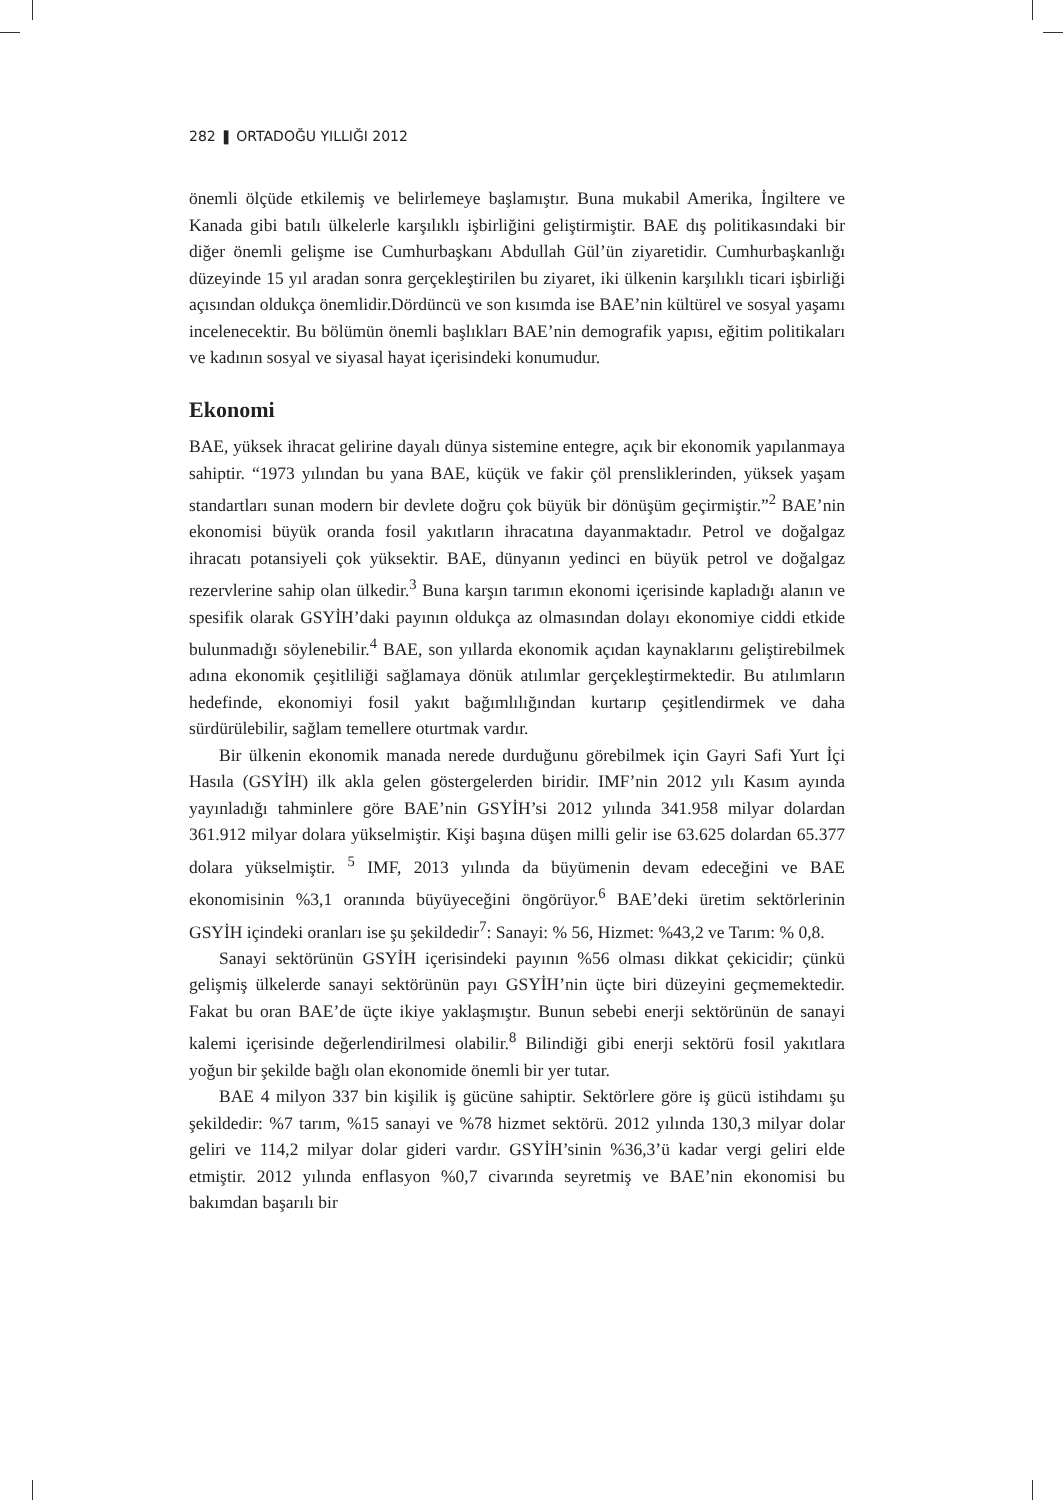282 ❚ ORTADOĞU YILLIĞI 2012
önemli ölçüde etkilemiş ve belirlemeye başlamıştır. Buna mukabil Amerika, İngiltere ve Kanada gibi batılı ülkelerle karşılıklı işbirliğini geliştirmiştir. BAE dış politikasındaki bir diğer önemli gelişme ise Cumhurbaşkanı Abdullah Gül’ün ziyaretidir. Cumhurbaşkanlığı düzeyinde 15 yıl aradan sonra gerçekleştirilen bu ziyaret, iki ülkenin karşılıklı ticari işbirliği açısından oldukça önemlidir.Dördüncü ve son kısımda ise BAE’nin kültürel ve sosyal yaşamı incelenecektir. Bu bölümün önemli başlıkları BAE’nin demografik yapısı, eğitim politikaları ve kadının sosyal ve siyasal hayat içerisindeki konumudur.
Ekonomi
BAE, yüksek ihracat gelirine dayalı dünya sistemine entegre, açık bir ekonomik yapılanmaya sahiptir. “1973 yılından bu yana BAE, küçük ve fakir çöl prensliklerinden, yüksek yaşam standartları sunan modern bir devlete doğru çok büyük bir dönüşüm geçirmiştir.”<sup>2</sup> BAE’nin ekonomisi büyük oranda fosil yakıtların ihracatına dayanmaktadır. Petrol ve doğalgaz ihracatı potansiyeli çok yüksektir. BAE, dünyanın yedinci en büyük petrol ve doğalgaz rezervlerine sahip olan ülkedir.<sup>3</sup> Buna karşın tarımın ekonomi içerisinde kapladığı alanın ve spesifik olarak GSYİH’daki payının oldukça az olmasından dolayı ekonomiye ciddi etkide bulunmadığı söylenebilir.<sup>4</sup> BAE, son yıllarda ekonomik açıdan kaynaklarını geliştirebilmek adına ekonomik çeşitliliği sağlamaya dönük atılımlar gerçekleştirmektedir. Bu atılımların hedefinde, ekonomiyi fosil yakıt bağımlılığından kurtarıp çeşitlendirmek ve daha sürdürülebilir, sağlam temellere oturtmak vardır.
Bir ülkenin ekonomik manada nerede durduğunu görebilmek için Gayri Safi Yurt İçi Hasıla (GSYİH) ilk akla gelen göstergelerden biridir. IMF’nin 2012 yılı Kasım ayında yayınladığı tahminlere göre BAE’nin GSYİH’si 2012 yılında 341.958 milyar dolardan 361.912 milyar dolara yükselmiştir. Kişi başına düşen milli gelir ise 63.625 dolardan 65.377 dolara yükselmiştir. <sup>5</sup> IMF, 2013 yılında da büyümenin devam edeceğini ve BAE ekonomisinin %3,1 oranında büyüyeceğini öngörüyor.<sup>6</sup> BAE’deki üretim sektörlerinin GSYİH içindeki oranları ise şu şekildedir<sup>7</sup>: Sanayi: % 56, Hizmet: %43,2 ve Tarım: % 0,8.
Sanayi sektörünün GSYİH içerisindeki payının %56 olması dikkat çekicidir; çünkü gelişmiş ülkelerde sanayi sektörünün payı GSYİH’nin üçte biri düzeyini geçmemektedir. Fakat bu oran BAE’de üçte ikiye yaklaşmıştır. Bunun sebebi enerji sektörünün de sanayi kalemi içerisinde değerlendirilmesi olabilir.<sup>8</sup> Bilindiği gibi enerji sektörü fosil yakıtlara yoğun bir şekilde bağlı olan ekonomide önemli bir yer tutar.
BAE 4 milyon 337 bin kişilik iş gücüne sahiptir. Sektörlere göre iş gücü istihdamı şu şekildedir: %7 tarım, %15 sanayi ve %78 hizmet sektörü. 2012 yılında 130,3 milyar dolar geliri ve 114,2 milyar dolar gideri vardır. GSYİH’sinin %36,3’ü kadar vergi geliri elde etmiştir. 2012 yılında enflasyon %0,7 civarında seyretmiş ve BAE’nin ekonomisi bu bakımdan başarılı bir